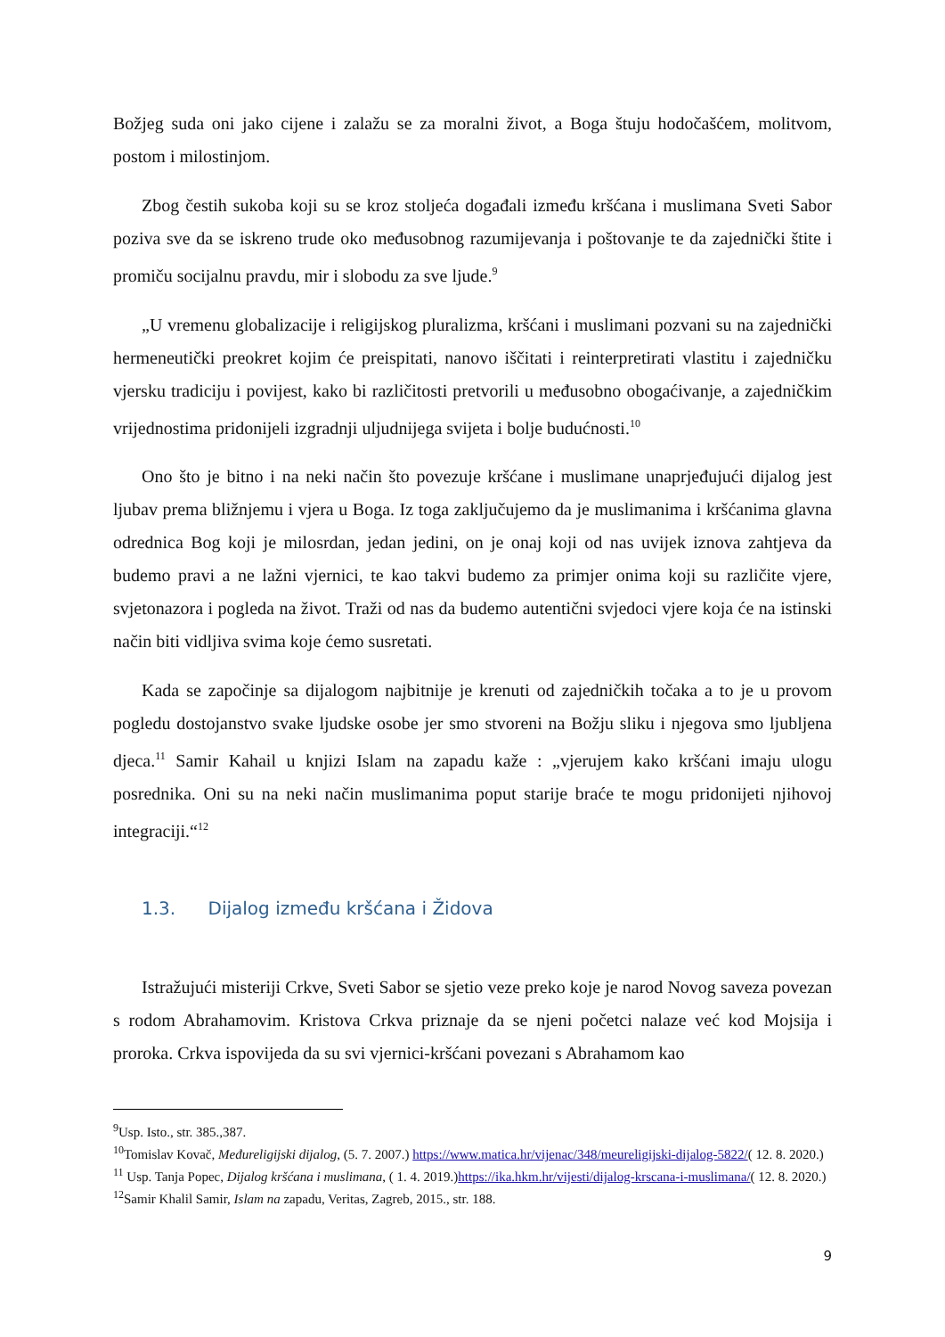Božjeg suda oni jako cijene i zalažu se za moralni život, a Boga štuju hodočašćem, molitvom, postom i milostinjom.
Zbog čestih sukoba koji su se kroz stoljeća događali između kršćana i muslimana Sveti Sabor poziva sve da se iskreno trude oko međusobnog razumijevanja i poštovanje te da zajednički štite i promiču socijalnu pravdu, mir i slobodu za sve ljude.<sup>9</sup>
„U vremenu globalizacije i religijskog pluralizma, kršćani i muslimani pozvani su na zajednički hermeneutički preokret kojim će preispitati, nanovo iščitati i reinterpretirati vlastitu i zajedničku vjersku tradiciju i povijest, kako bi različitosti pretvorili u međusobno obogaćivanje, a zajedničkim vrijednostima pridonijeli izgradnji uljudnijega svijeta i bolje budućnosti.<sup>10</sup>
Ono što je bitno i na neki način što povezuje kršćane i muslimane unaprjeđujući dijalog jest ljubav prema bližnjemu i vjera u Boga. Iz toga zaključujemo da je muslimanima i kršćanima glavna odrednica Bog koji je milosrdan, jedan jedini, on je onaj koji od nas uvijek iznova zahtjeva da budemo pravi a ne lažni vjernici, te kao takvi budemo za primjer onima koji su različite vjere, svjetonazora i pogleda na život. Traži od nas da budemo autentični svjedoci vjere koja će na istinski način biti vidljiva svima koje ćemo susretati.
Kada se započinje sa dijalogom najbitnije je krenuti od zajedničkih točaka a to je u provom pogledu dostojanstvo svake ljudske osobe jer smo stvoreni na Božju sliku i njegova smo ljubljena djeca.<sup>11</sup> Samir Kahail u knjizi Islam na zapadu kaže : „vjerujem kako kršćani imaju ulogu posrednika. Oni su na neki način muslimanima poput starije braće te mogu pridonijeti njihovoj integraciji.“<sup>12</sup>
1.3. Dijalog između kršćana i Židova
Istražujući misteriji Crkve, Sveti Sabor se sjetio veze preko koje je narod Novog saveza povezan s rodom Abrahamovim. Kristova Crkva priznaje da se njeni početci nalaze već kod Mojsija i proroka. Crkva ispovijeda da su svi vjernici-kršćani povezani s Abrahamom kao
<sup>9</sup> Usp. Isto., str. 385.,387.
<sup>10</sup> Tomislav Kovač, Međureligijski dijalog, (5. 7. 2007.) https://www.matica.hr/vijenac/348/meureligijski-dijalog-5822/( 12. 8. 2020.)
<sup>11</sup> Usp. Tanja Popec, Dijalog kršćana i muslimana, ( 1. 4. 2019.)https://ika.hkm.hr/vijesti/dijalog-krscana-i-muslimana/( 12. 8. 2020.)
<sup>12</sup> Samir Khalil Samir, Islam na zapadu, Veritas, Zagreb, 2015., str. 188.
9